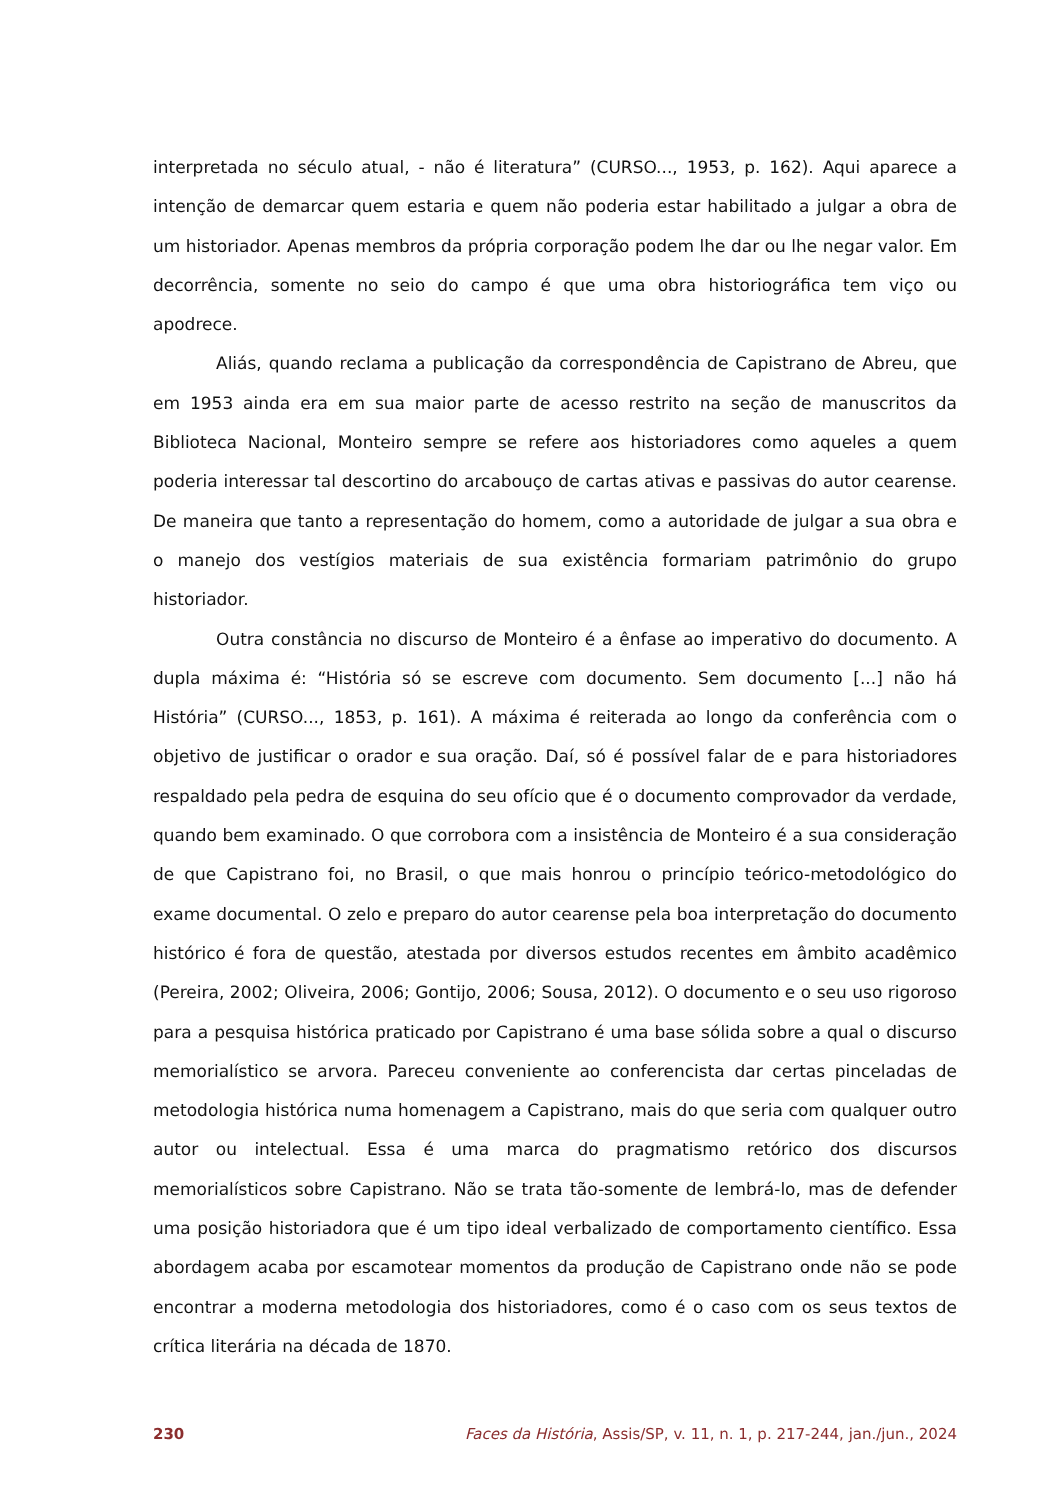interpretada no século atual, - não é literatura” (CURSO..., 1953, p. 162). Aqui aparece a intenção de demarcar quem estaria e quem não poderia estar habilitado a julgar a obra de um historiador. Apenas membros da própria corporação podem lhe dar ou lhe negar valor. Em decorrência, somente no seio do campo é que uma obra historiográfica tem viço ou apodrece.
Aliás, quando reclama a publicação da correspondência de Capistrano de Abreu, que em 1953 ainda era em sua maior parte de acesso restrito na seção de manuscritos da Biblioteca Nacional, Monteiro sempre se refere aos historiadores como aqueles a quem poderia interessar tal descortino do arcabouço de cartas ativas e passivas do autor cearense. De maneira que tanto a representação do homem, como a autoridade de julgar a sua obra e o manejo dos vestígios materiais de sua existência formariam patrimônio do grupo historiador.
Outra constância no discurso de Monteiro é a ênfase ao imperativo do documento. A dupla máxima é: “História só se escreve com documento. Sem documento [...] não há História” (CURSO..., 1853, p. 161). A máxima é reiterada ao longo da conferência com o objetivo de justificar o orador e sua oração. Daí, só é possível falar de e para historiadores respaldado pela pedra de esquina do seu ofício que é o documento comprovador da verdade, quando bem examinado. O que corrobora com a insistência de Monteiro é a sua consideração de que Capistrano foi, no Brasil, o que mais honrou o princípio teórico-metodológico do exame documental. O zelo e preparo do autor cearense pela boa interpretação do documento histórico é fora de questão, atestada por diversos estudos recentes em âmbito acadêmico (Pereira, 2002; Oliveira, 2006; Gontijo, 2006; Sousa, 2012). O documento e o seu uso rigoroso para a pesquisa histórica praticado por Capistrano é uma base sólida sobre a qual o discurso memorialístico se arvora. Pareceu conveniente ao conferencista dar certas pinceladas de metodologia histórica numa homenagem a Capistrano, mais do que seria com qualquer outro autor ou intelectual. Essa é uma marca do pragmatismo retórico dos discursos memorialísticos sobre Capistrano. Não se trata tão-somente de lembrá-lo, mas de defender uma posição historiadora que é um tipo ideal verbalizado de comportamento científico. Essa abordagem acaba por escamotear momentos da produção de Capistrano onde não se pode encontrar a moderna metodologia dos historiadores, como é o caso com os seus textos de crítica literária na década de 1870.
230 Faces da História, Assis/SP, v. 11, n. 1, p. 217-244, jan./jun., 2024